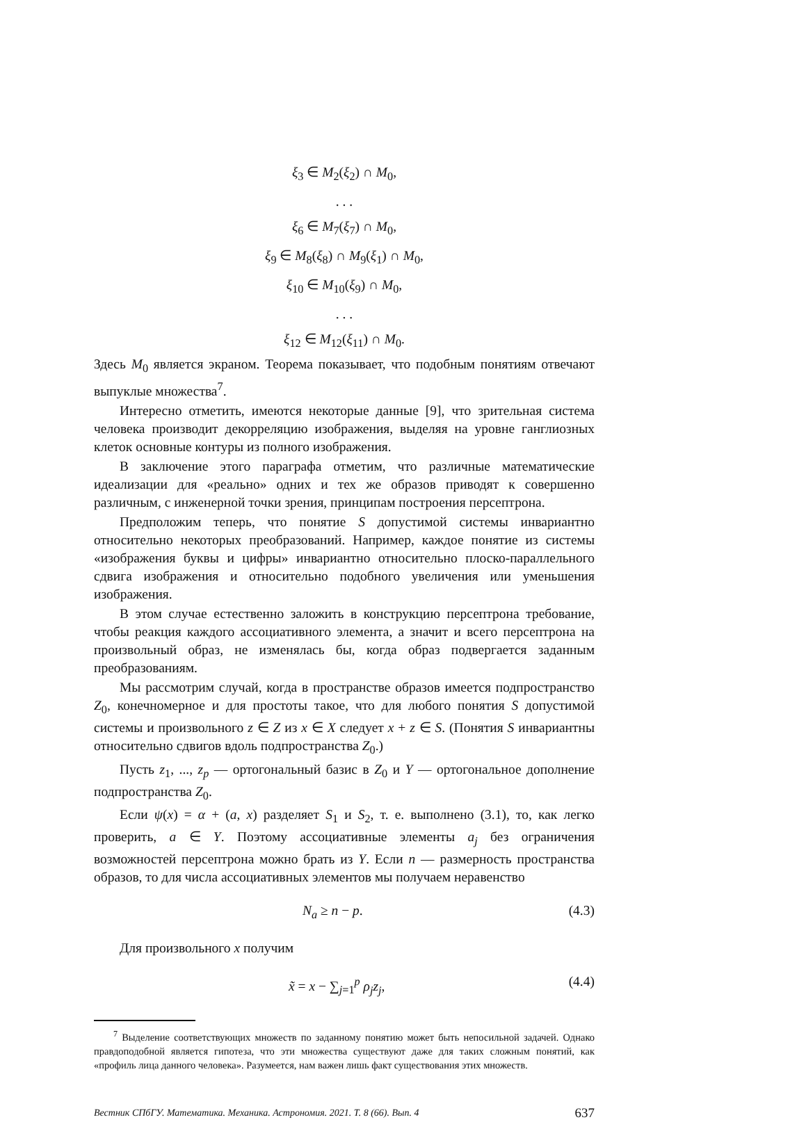ξ<sub>3</sub> ∈ M<sub>2</sub>(ξ<sub>2</sub>) ∩ M<sub>0</sub>,
. . .
ξ<sub>6</sub> ∈ M<sub>7</sub>(ξ<sub>7</sub>) ∩ M<sub>0</sub>,
ξ<sub>9</sub> ∈ M<sub>8</sub>(ξ<sub>8</sub>) ∩ M<sub>9</sub>(ξ<sub>1</sub>) ∩ M<sub>0</sub>,
ξ<sub>10</sub> ∈ M<sub>10</sub>(ξ<sub>9</sub>) ∩ M<sub>0</sub>,
. . .
ξ<sub>12</sub> ∈ M<sub>12</sub>(ξ<sub>11</sub>) ∩ M<sub>0</sub>.
Здесь M<sub>0</sub> является экраном. Теорема показывает, что подобным понятиям отвечают выпуклые множества<sup>7</sup>.
Интересно отметить, имеются некоторые данные [9], что зрительная система человека производит декорреляцию изображения, выделяя на уровне ганглиозных клеток основные контуры из полного изображения.
В заключение этого параграфа отметим, что различные математические идеализации для «реально» одних и тех же образов приводят к совершенно различным, с инженерной точки зрения, принципам построения персептрона.
Предположим теперь, что понятие S допустимой системы инвариантно относительно некоторых преобразований. Например, каждое понятие из системы «изображения буквы и цифры» инвариантно относительно плоско-параллельного сдвига изображения и относительно подобного увеличения или уменьшения изображения.
В этом случае естественно заложить в конструкцию персептрона требование, чтобы реакция каждого ассоциативного элемента, а значит и всего персептрона на произвольный образ, не изменялась бы, когда образ подвергается заданным преобразованиям.
Мы рассмотрим случай, когда в пространстве образов имеется подпространство Z<sub>0</sub>, конечномерное и для простоты такое, что для любого понятия S допустимой системы и произвольного z ∈ Z из x ∈ X следует x + z ∈ S. (Понятия S инвариантны относительно сдвигов вдоль подпространства Z<sub>0</sub>.)
Пусть z<sub>1</sub>, ..., z<sub>p</sub> — ортогональный базис в Z<sub>0</sub> и Y — ортогональное дополнение подпространства Z<sub>0</sub>.
Если ψ(x) = α + (a, x) разделяет S<sub>1</sub> и S<sub>2</sub>, т. е. выполнено (3.1), то, как легко проверить, a ∈ Y. Поэтому ассоциативные элементы a<sub>j</sub> без ограничения возможностей персептрона можно брать из Y. Если n — размерность пространства образов, то для числа ассоциативных элементов мы получаем неравенство
N<sub>a</sub> ≥ n − p. (4.3)
Для произвольного x получим
x̃ = x − ∑<sub>j=1</sub><sup>p</sup> ρ<sub>j</sub>z<sub>j</sub>, (4.4)
<sup>7</sup> Выделение соответствующих множеств по заданному понятию может быть непосильной задачей. Однако правдоподобной является гипотеза, что эти множества существуют даже для таких сложным понятий, как «профиль лица данного человека». Разумеется, нам важен лишь факт существования этих множеств.
Вестник СПбГУ. Математика. Механика. Астрономия. 2021. Т. 8 (66). Вып. 4 637